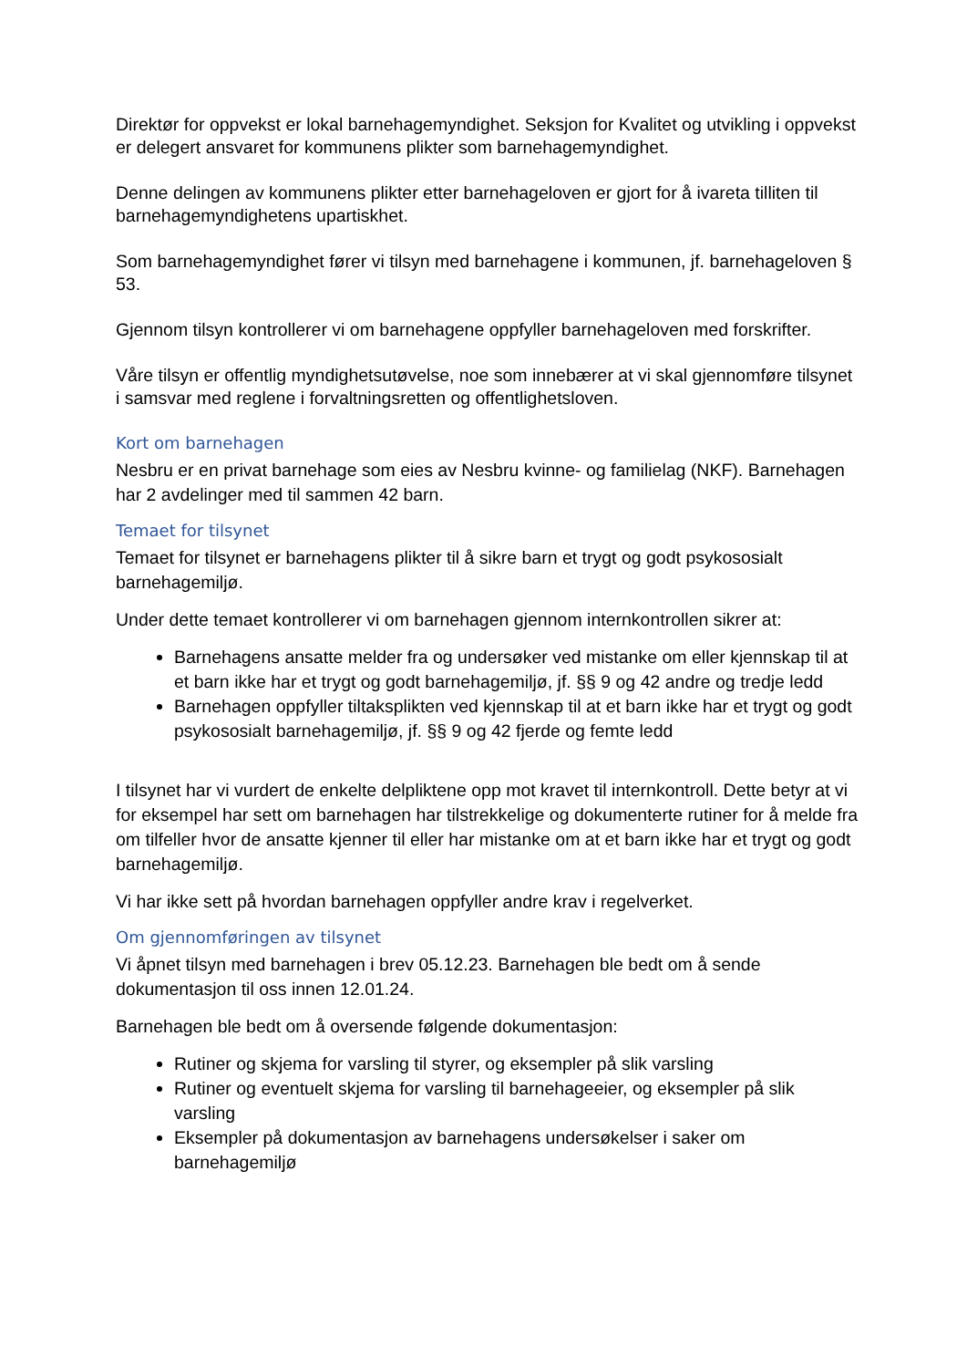Direktør for oppvekst er lokal barnehagemyndighet. Seksjon for Kvalitet og utvikling i oppvekst er delegert ansvaret for kommunens plikter som barnehagemyndighet.
Denne delingen av kommunens plikter etter barnehageloven er gjort for å ivareta tilliten til barnehagemyndighetens upartiskhet.
Som barnehagemyndighet fører vi tilsyn med barnehagene i kommunen, jf. barnehageloven § 53.
Gjennom tilsyn kontrollerer vi om barnehagene oppfyller barnehageloven med forskrifter.
Våre tilsyn er offentlig myndighetsutøvelse, noe som innebærer at vi skal gjennomføre tilsynet i samsvar med reglene i forvaltningsretten og offentlighetsloven.
Kort om barnehagen
Nesbru er en privat barnehage som eies av Nesbru kvinne- og familielag (NKF). Barnehagen har 2 avdelinger med til sammen 42 barn.
Temaet for tilsynet
Temaet for tilsynet er barnehagens plikter til å sikre barn et trygt og godt psykososialt barnehagemiljø.
Under dette temaet kontrollerer vi om barnehagen gjennom internkontrollen sikrer at:
Barnehagens ansatte melder fra og undersøker ved mistanke om eller kjennskap til at et barn ikke har et trygt og godt barnehagemiljø, jf. §§ 9 og 42 andre og tredje ledd
Barnehagen oppfyller tiltaksplikten ved kjennskap til at et barn ikke har et trygt og godt psykososialt barnehagemiljø, jf. §§ 9 og 42 fjerde og femte ledd
I tilsynet har vi vurdert de enkelte delpliktene opp mot kravet til internkontroll. Dette betyr at vi for eksempel har sett om barnehagen har tilstrekkelige og dokumenterte rutiner for å melde fra om tilfeller hvor de ansatte kjenner til eller har mistanke om at et barn ikke har et trygt og godt barnehagemiljø.
Vi har ikke sett på hvordan barnehagen oppfyller andre krav i regelverket.
Om gjennomføringen av tilsynet
Vi åpnet tilsyn med barnehagen i brev 05.12.23. Barnehagen ble bedt om å sende dokumentasjon til oss innen 12.01.24.
Barnehagen ble bedt om å oversende følgende dokumentasjon:
Rutiner og skjema for varsling til styrer, og eksempler på slik varsling
Rutiner og eventuelt skjema for varsling til barnehageeier, og eksempler på slik varsling
Eksempler på dokumentasjon av barnehagens undersøkelser i saker om barnehagemiljø